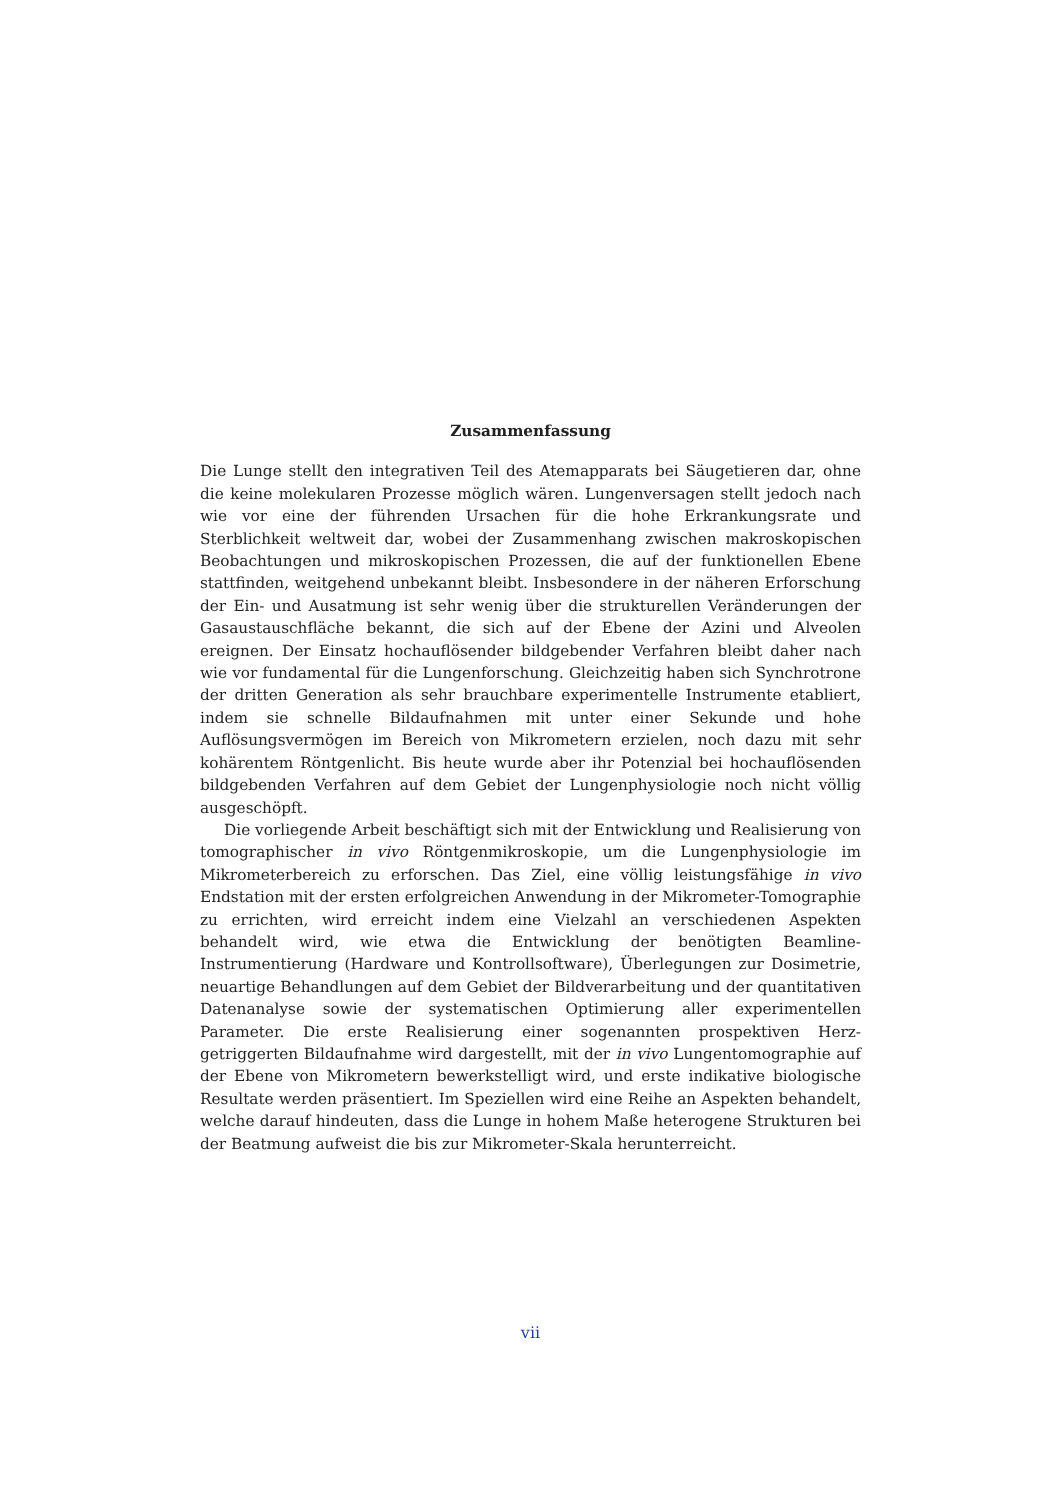Zusammenfassung
Die Lunge stellt den integrativen Teil des Atemapparats bei Säugetieren dar, ohne die keine molekularen Prozesse möglich wären. Lungenversagen stellt jedoch nach wie vor eine der führenden Ursachen für die hohe Erkrankungsrate und Sterblichkeit weltweit dar, wobei der Zusammenhang zwischen makroskopischen Beobachtungen und mikroskopischen Prozessen, die auf der funktionellen Ebene stattfinden, weitgehend unbekannt bleibt. Insbesondere in der näheren Erforschung der Ein- und Ausatmung ist sehr wenig über die strukturellen Veränderungen der Gasaustauschfläche bekannt, die sich auf der Ebene der Azini und Alveolen ereignen. Der Einsatz hochauflösender bildgebender Verfahren bleibt daher nach wie vor fundamental für die Lungenforschung. Gleichzeitig haben sich Synchrotrone der dritten Generation als sehr brauchbare experimentelle Instrumente etabliert, indem sie schnelle Bildaufnahmen mit unter einer Sekunde und hohe Auflösungsvermögen im Bereich von Mikrometern erzielen, noch dazu mit sehr kohärentem Röntgenlicht. Bis heute wurde aber ihr Potenzial bei hochauflösenden bildgebenden Verfahren auf dem Gebiet der Lungenphysiologie noch nicht völlig ausgeschöpft.
Die vorliegende Arbeit beschäftigt sich mit der Entwicklung und Realisierung von tomographischer in vivo Röntgenmikroskopie, um die Lungenphysiologie im Mikrometerbereich zu erforschen. Das Ziel, eine völlig leistungsfähige in vivo Endstation mit der ersten erfolgreichen Anwendung in der Mikrometer-Tomographie zu errichten, wird erreicht indem eine Vielzahl an verschiedenen Aspekten behandelt wird, wie etwa die Entwicklung der benötigten Beamline-Instrumentierung (Hardware und Kontrollsoftware), Überlegungen zur Dosimetrie, neuartige Behandlungen auf dem Gebiet der Bildverarbeitung und der quantitativen Datenanalyse sowie der systematischen Optimierung aller experimentellen Parameter. Die erste Realisierung einer sogenannten prospektiven Herz-getriggerten Bildaufnahme wird dargestellt, mit der in vivo Lungentomographie auf der Ebene von Mikrometern bewerkstelligt wird, und erste indikative biologische Resultate werden präsentiert. Im Speziellen wird eine Reihe an Aspekten behandelt, welche darauf hindeuten, dass die Lunge in hohem Maße heterogene Strukturen bei der Beatmung aufweist die bis zur Mikrometer-Skala herunterreicht.
vii